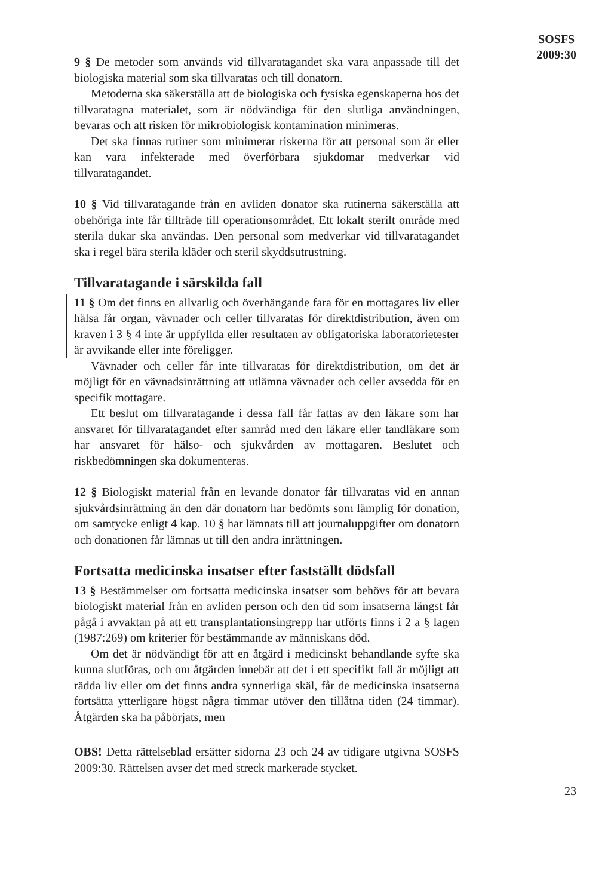SOSFS
2009:30
9 § De metoder som används vid tillvaratagandet ska vara anpassade till det biologiska material som ska tillvaratas och till donatorn.
Metoderna ska säkerställa att de biologiska och fysiska egenskaperna hos det tillvaratagna materialet, som är nödvändiga för den slutliga användningen, bevaras och att risken för mikrobiologisk kontamination minimeras.
Det ska finnas rutiner som minimerar riskerna för att personal som är eller kan vara infekterade med överförbara sjukdomar medverkar vid tillvaratagandet.
10 § Vid tillvaratagande från en avliden donator ska rutinerna säkerställa att obehöriga inte får tillträde till operationsområdet. Ett lokalt sterilt område med sterila dukar ska användas. Den personal som medverkar vid tillvaratagandet ska i regel bära sterila kläder och steril skyddsutrustning.
Tillvaratagande i särskilda fall
11 § Om det finns en allvarlig och överhängande fara för en mottagares liv eller hälsa får organ, vävnader och celler tillvaratas för direktdistribution, även om kraven i 3 § 4 inte är uppfyllda eller resultaten av obligatoriska laboratorietester är avvikande eller inte föreligger.
Vävnader och celler får inte tillvaratas för direktdistribution, om det är möjligt för en vävnadsinrättning att utlämna vävnader och celler avsedda för en specifik mottagare.
Ett beslut om tillvaratagande i dessa fall får fattas av den läkare som har ansvaret för tillvaratagandet efter samråd med den läkare eller tandläkare som har ansvaret för hälso- och sjukvården av mottagaren. Beslutet och riskbedömningen ska dokumenteras.
12 § Biologiskt material från en levande donator får tillvaratas vid en annan sjukvårdsinrättning än den där donatorn har bedömts som lämplig för donation, om samtycke enligt 4 kap. 10 § har lämnats till att journaluppgifter om donatorn och donationen får lämnas ut till den andra inrättningen.
Fortsatta medicinska insatser efter fastställt dödsfall
13 § Bestämmelser om fortsatta medicinska insatser som behövs för att bevara biologiskt material från en avliden person och den tid som insatserna längst får pågå i avvaktan på att ett transplantationsingrepp har utförts finns i 2 a § lagen (1987:269) om kriterier för bestämmande av människans död.
Om det är nödvändigt för att en åtgärd i medicinskt behandlande syfte ska kunna slutföras, och om åtgärden innebär att det i ett specifikt fall är möjligt att rädda liv eller om det finns andra synnerliga skäl, får de medicinska insatserna fortsätta ytterligare högst några timmar utöver den tillåtna tiden (24 timmar). Åtgärden ska ha påbörjats, men
OBS! Detta rättelseblad ersätter sidorna 23 och 24 av tidigare utgivna SOSFS 2009:30. Rättelsen avser det med streck markerade stycket.
23